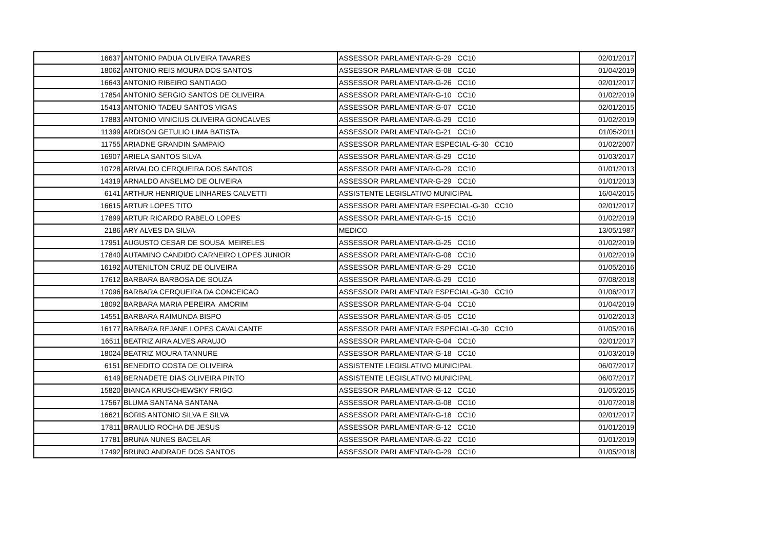| 16637 | ANTONIO PADUA OLIVEIRA TAVARES | ASSESSOR PARLAMENTAR-G-29 CC10 | 02/01/2017 |
| 18062 | ANTONIO REIS MOURA DOS SANTOS | ASSESSOR PARLAMENTAR-G-08 CC10 | 01/04/2019 |
| 16643 | ANTONIO RIBEIRO SANTIAGO | ASSESSOR PARLAMENTAR-G-26 CC10 | 02/01/2017 |
| 17854 | ANTONIO SERGIO SANTOS DE OLIVEIRA | ASSESSOR PARLAMENTAR-G-10 CC10 | 01/02/2019 |
| 15413 | ANTONIO TADEU SANTOS VIGAS | ASSESSOR PARLAMENTAR-G-07 CC10 | 02/01/2015 |
| 17883 | ANTONIO VINICIUS OLIVEIRA GONCALVES | ASSESSOR PARLAMENTAR-G-29 CC10 | 01/02/2019 |
| 11399 | ARDISON GETULIO LIMA BATISTA | ASSESSOR PARLAMENTAR-G-21 CC10 | 01/05/2011 |
| 11755 | ARIADNE GRANDIN SAMPAIO | ASSESSOR PARLAMENTAR ESPECIAL-G-30 CC10 | 01/02/2007 |
| 16907 | ARIELA SANTOS SILVA | ASSESSOR PARLAMENTAR-G-29 CC10 | 01/03/2017 |
| 10728 | ARIVALDO CERQUEIRA DOS SANTOS | ASSESSOR PARLAMENTAR-G-29 CC10 | 01/01/2013 |
| 14319 | ARNALDO ANSELMO DE OLIVEIRA | ASSESSOR PARLAMENTAR-G-29 CC10 | 01/01/2013 |
| 6141 | ARTHUR HENRIQUE LINHARES CALVETTI | ASSISTENTE LEGISLATIVO MUNICIPAL | 16/04/2015 |
| 16615 | ARTUR LOPES TITO | ASSESSOR PARLAMENTAR ESPECIAL-G-30 CC10 | 02/01/2017 |
| 17899 | ARTUR RICARDO RABELO LOPES | ASSESSOR PARLAMENTAR-G-15 CC10 | 01/02/2019 |
| 2186 | ARY ALVES DA SILVA | MEDICO | 13/05/1987 |
| 17951 | AUGUSTO CESAR DE SOUSA MEIRELES | ASSESSOR PARLAMENTAR-G-25 CC10 | 01/02/2019 |
| 17840 | AUTAMINO CANDIDO CARNEIRO LOPES JUNIOR | ASSESSOR PARLAMENTAR-G-08 CC10 | 01/02/2019 |
| 16192 | AUTENILTON CRUZ DE OLIVEIRA | ASSESSOR PARLAMENTAR-G-29 CC10 | 01/05/2016 |
| 17612 | BARBARA BARBOSA DE SOUZA | ASSESSOR PARLAMENTAR-G-29 CC10 | 07/08/2018 |
| 17096 | BARBARA CERQUEIRA DA CONCEICAO | ASSESSOR PARLAMENTAR ESPECIAL-G-30 CC10 | 01/06/2017 |
| 18092 | BARBARA MARIA PEREIRA AMORIM | ASSESSOR PARLAMENTAR-G-04 CC10 | 01/04/2019 |
| 14551 | BARBARA RAIMUNDA BISPO | ASSESSOR PARLAMENTAR-G-05 CC10 | 01/02/2013 |
| 16177 | BARBARA REJANE LOPES CAVALCANTE | ASSESSOR PARLAMENTAR ESPECIAL-G-30 CC10 | 01/05/2016 |
| 16511 | BEATRIZ AIRA ALVES ARAUJO | ASSESSOR PARLAMENTAR-G-04 CC10 | 02/01/2017 |
| 18024 | BEATRIZ MOURA TANNURE | ASSESSOR PARLAMENTAR-G-18 CC10 | 01/03/2019 |
| 6151 | BENEDITO COSTA DE OLIVEIRA | ASSISTENTE LEGISLATIVO MUNICIPAL | 06/07/2017 |
| 6149 | BERNADETE DIAS OLIVEIRA PINTO | ASSISTENTE LEGISLATIVO MUNICIPAL | 06/07/2017 |
| 15820 | BIANCA KRUSCHEWSKY FRIGO | ASSESSOR PARLAMENTAR-G-12 CC10 | 01/05/2015 |
| 17567 | BLUMA SANTANA SANTANA | ASSESSOR PARLAMENTAR-G-08 CC10 | 01/07/2018 |
| 16621 | BORIS ANTONIO SILVA E SILVA | ASSESSOR PARLAMENTAR-G-18 CC10 | 02/01/2017 |
| 17811 | BRAULIO ROCHA DE JESUS | ASSESSOR PARLAMENTAR-G-12 CC10 | 01/01/2019 |
| 17781 | BRUNA NUNES BACELAR | ASSESSOR PARLAMENTAR-G-22 CC10 | 01/01/2019 |
| 17492 | BRUNO ANDRADE DOS SANTOS | ASSESSOR PARLAMENTAR-G-29 CC10 | 01/05/2018 |